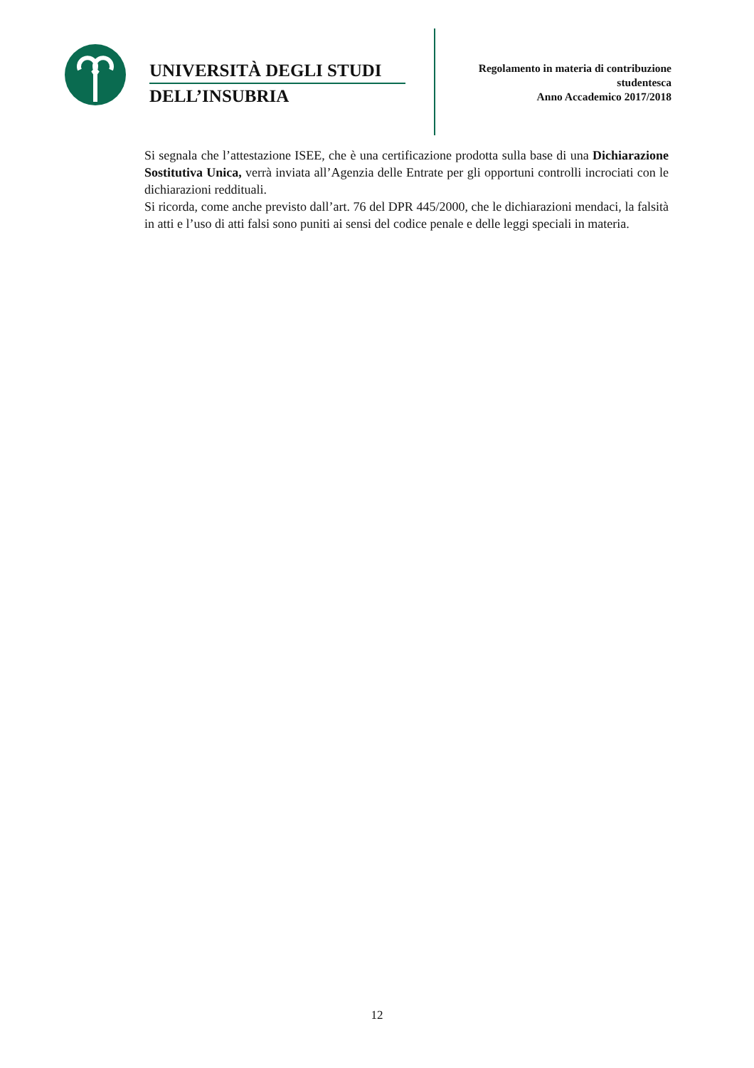UNIVERSITÀ DEGLI STUDI
DELL’INSUBRIA
Regolamento in materia di contribuzione
studentesca
Anno Accademico 2017/2018
Si segnala che l’attestazione ISEE, che è una certificazione prodotta sulla base di una Dichiarazione Sostitutiva Unica, verrà inviata all’Agenzia delle Entrate per gli opportuni controlli incrociati con le dichiarazioni reddituali.
Si ricorda, come anche previsto dall’art. 76 del DPR 445/2000, che le dichiarazioni mendaci, la falsità in atti e l’uso di atti falsi sono puniti ai sensi del codice penale e delle leggi speciali in materia.
12